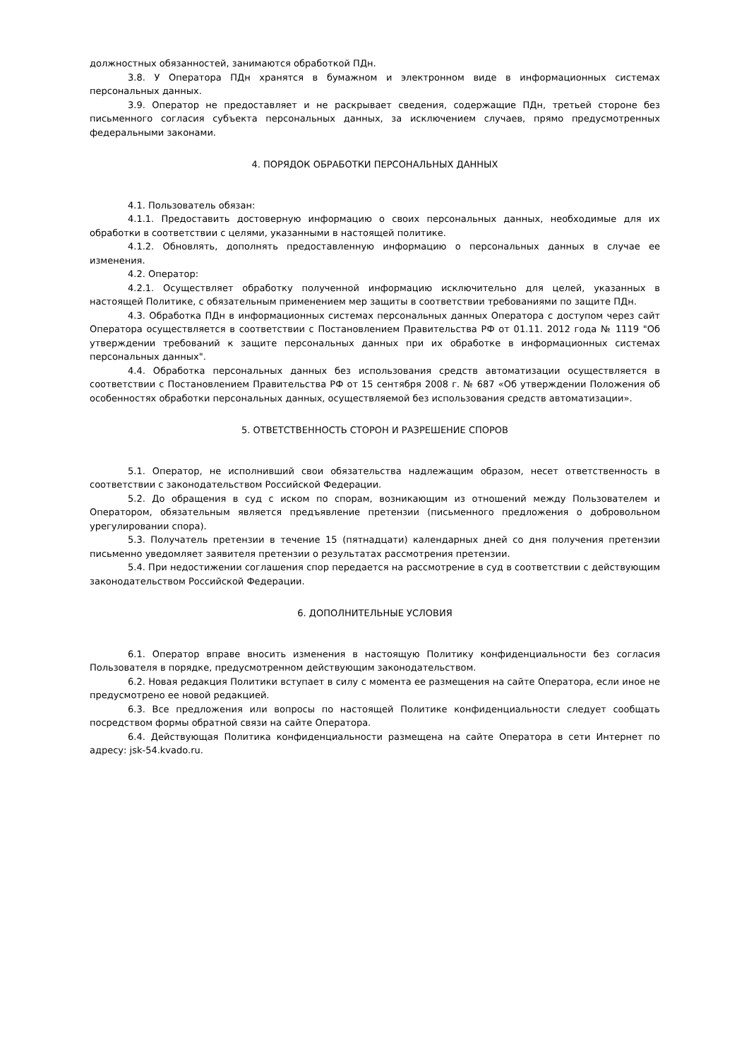должностных обязанностей, занимаются обработкой ПДн.
3.8. У Оператора ПДн хранятся в бумажном и электронном виде в информационных системах персональных данных.
3.9. Оператор не предоставляет и не раскрывает сведения, содержащие ПДн, третьей стороне без письменного согласия субъекта персональных данных, за исключением случаев, прямо предусмотренных федеральными законами.
4. ПОРЯДОК ОБРАБОТКИ ПЕРСОНАЛЬНЫХ ДАННЫХ
4.1. Пользователь обязан:
4.1.1. Предоставить достоверную информацию о своих персональных данных, необходимые для их обработки в соответствии с целями, указанными в настоящей политике.
4.1.2. Обновлять, дополнять предоставленную информацию о персональных данных в случае ее изменения.
4.2. Оператор:
4.2.1. Осуществляет обработку полученной информацию исключительно для целей, указанных в настоящей Политике, с обязательным применением мер защиты в соответствии требованиями по защите ПДн.
4.3. Обработка ПДн в информационных системах персональных данных Оператора с доступом через сайт Оператора осуществляется в соответствии с Постановлением Правительства РФ от 01.11. 2012 года № 1119 "Об утверждении требований к защите персональных данных при их обработке в информационных системах персональных данных".
4.4. Обработка персональных данных без использования средств автоматизации осуществляется в соответствии с Постановлением Правительства РФ от 15 сентября 2008 г. № 687 «Об утверждении Положения об особенностях обработки персональных данных, осуществляемой без использования средств автоматизации».
5. ОТВЕТСТВЕННОСТЬ СТОРОН И РАЗРЕШЕНИЕ СПОРОВ
5.1. Оператор, не исполнивший свои обязательства надлежащим образом, несет ответственность в соответствии с законодательством Российской Федерации.
5.2. До обращения в суд с иском по спорам, возникающим из отношений между Пользователем и Оператором, обязательным является предъявление претензии (письменного предложения о добровольном урегулировании спора).
5.3. Получатель претензии в течение 15 (пятнадцати) календарных дней со дня получения претензии письменно уведомляет заявителя претензии о результатах рассмотрения претензии.
5.4. При недостижении соглашения спор передается на рассмотрение в суд в соответствии с действующим законодательством Российской Федерации.
6. ДОПОЛНИТЕЛЬНЫЕ УСЛОВИЯ
6.1. Оператор вправе вносить изменения в настоящую Политику конфиденциальности без согласия Пользователя в порядке, предусмотренном действующим законодательством.
6.2. Новая редакция Политики вступает в силу с момента ее размещения на сайте Оператора, если иное не предусмотрено ее новой редакцией.
6.3. Все предложения или вопросы по настоящей Политике конфиденциальности следует сообщать посредством формы обратной связи на сайте Оператора.
6.4. Действующая Политика конфиденциальности размещена на сайте Оператора в сети Интернет по адресу: jsk-54.kvado.ru.